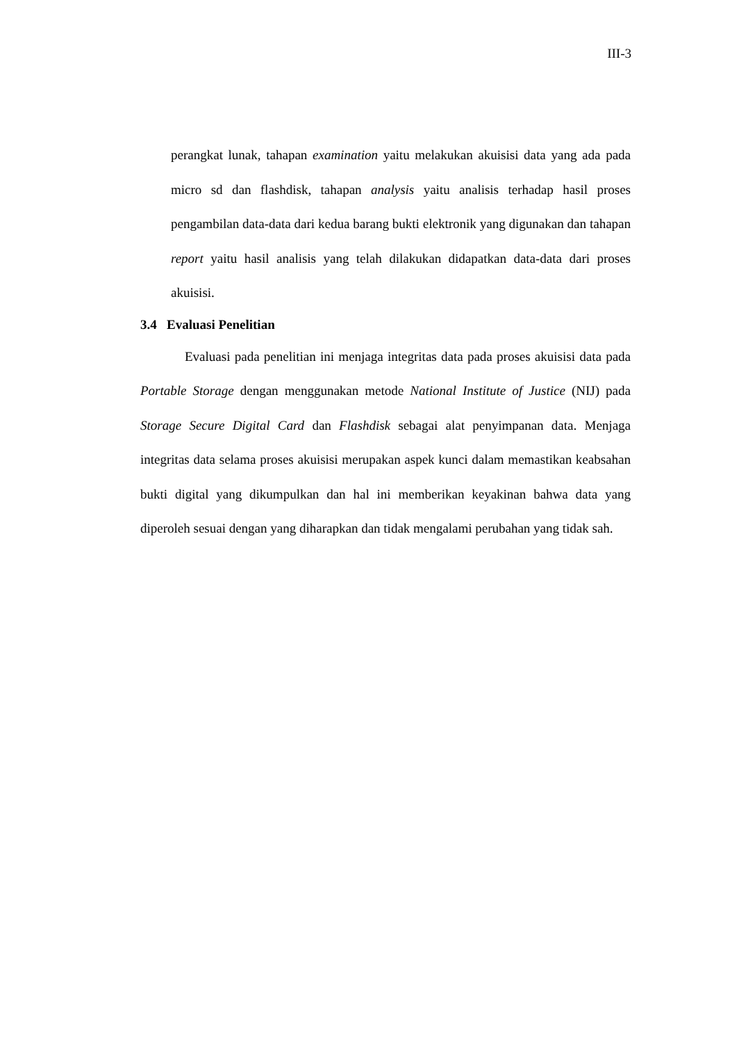III-3
perangkat lunak, tahapan examination yaitu melakukan akuisisi data yang ada pada micro sd dan flashdisk, tahapan analysis yaitu analisis terhadap hasil proses pengambilan data-data dari kedua barang bukti elektronik yang digunakan dan tahapan report yaitu hasil analisis yang telah dilakukan didapatkan data-data dari proses akuisisi.
3.4 Evaluasi Penelitian
Evaluasi pada penelitian ini menjaga integritas data pada proses akuisisi data pada Portable Storage dengan menggunakan metode National Institute of Justice (NIJ) pada Storage Secure Digital Card dan Flashdisk sebagai alat penyimpanan data. Menjaga integritas data selama proses akuisisi merupakan aspek kunci dalam memastikan keabsahan bukti digital yang dikumpulkan dan hal ini memberikan keyakinan bahwa data yang diperoleh sesuai dengan yang diharapkan dan tidak mengalami perubahan yang tidak sah.